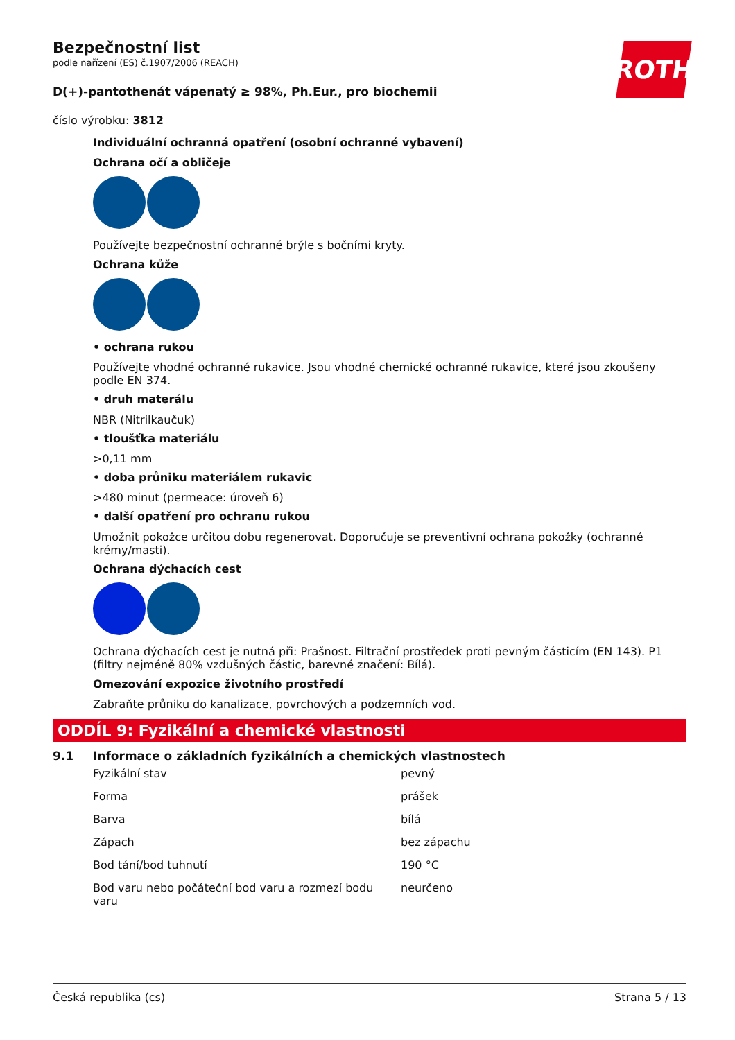ROTH
Bezpečnostní list
podle nařízení (ES) č.1907/2006 (REACH)
D(+)-pantothenát vápenatý ≥ 98%, Ph.Eur., pro biochemii
číslo výrobku: 3812
Individuální ochranná opatření (osobní ochranné vybavení)
Ochrana očí a obličeje
Používejte bezpečnostní ochranné brýle s bočními kryty.
Ochrana kůže
• ochrana rukou
Používejte vhodné ochranné rukavice. Jsou vhodné chemické ochranné rukavice, které jsou zkoušeny podle EN 374.
• druh materálu
NBR (Nitrilkaučuk)
• tloušťka materiálu
>0,11 mm
• doba průniku materiálem rukavic
>480 minut (permeace: úroveň 6)
• další opatření pro ochranu rukou
Umožnit pokožce určitou dobu regenerovat. Doporučuje se preventivní ochrana pokožky (ochranné krémy/masti).
Ochrana dýchacích cest
Ochrana dýchacích cest je nutná při: Prašnost. Filtrační prostředek proti pevným částicím (EN 143). P1 (filtry nejméně 80% vzdušných částic, barevné značení: Bílá).
Omezování expozice životního prostředí
Zabraňte průniku do kanalizace, povrchových a podzemních vod.
ODDÍL 9: Fyzikální a chemické vlastnosti
9.1 Informace o základních fyzikálních a chemických vlastnostech
| Fyzikální stav | pevný |
| Forma | prášek |
| Barva | bílá |
| Zápach | bez zápachu |
| Bod tání/bod tuhnutí | 190 °C |
| Bod varu nebo počáteční bod varu a rozmezí bodu varu | neurčeno |
Česká republika (cs) Strana 5 / 13